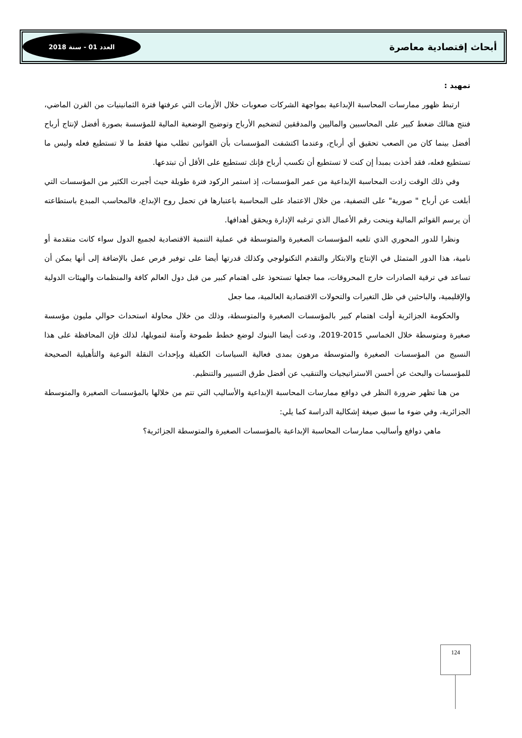أبحاث إقتصادية معاصرة العدد 01 - سنة 2018
تمهيد :
ارتبط ظهور ممارسات المحاسبة الإبداعية بمواجهة الشركات صعوبات خلال الأزمات التي عرفتها فترة الثمانينيات من القرن الماضي، فنتج هنالك ضغط كبير على المحاسبين والماليين والمدققين لتضخيم الأرباح وتوضيح الوضعية المالية للمؤسسة بصورة أفضل لإنتاج أرباح أفضل بينما كان من الصعب تحقيق أي أرباح، وعندما اكتشفت المؤسسات بأن القوانين تطلب منها فقط ما لا تستطيع فعله وليس ما تستطيع فعله، فقد أخذت بمبدأ إن كنت لا تستطيع أن تكسب أرباح فإنك تستطيع على الأقل أن تبتدعها.
وفي ذلك الوقت زادت المحاسبة الإبداعية من عمر المؤسسات، إذ استمر الركود فترة طويلة حيث أجبرت الكثير من المؤسسات التي أبلغت عن أرباح " صورية" على التصفية، من خلال الاعتماد على المحاسبة باعتبارها فن تحمل روح الإبداع، فالمحاسب المبدع باستطاعته أن يرسم القوائم المالية وينحت رقم الأعمال الذي ترغبه الإدارة ويحقق أهدافها.
ونظرا للدور المحوري الذي تلعبه المؤسسات الصغيرة والمتوسطة في عملية التنمية الاقتصادية لجميع الدول سواء كانت متقدمة أو نامية، هذا الدور المتمثل في الإنتاج والابتكار والتقدم التكنولوجي وكذلك قدرتها أيضا على توفير فرص عمل بالإضافة إلى أنها يمكن أن تساعد في ترقية الصادرات خارج المحروقات، مما جعلها تستحوذ على اهتمام كبير من قبل دول العالم كافة والمنظمات والهيئات الدولية والإقليمية، والباحثين في ظل التغيرات والتحولات الاقتصادية العالمية، مما جعل
والحكومة الجزائرية أولت اهتمام كبير بالمؤسسات الصغيرة والمتوسطة، وذلك من خلال محاولة استحداث حوالي مليون مؤسسة صغيرة ومتوسطة خلال الخماسي 2015-2019، ودعت أيضا البنوك لوضع خطط طموحة وآمنة لتمويلها، لذلك فإن المحافظة على هذا النسيج من المؤسسات الصغيرة والمتوسطة مرهون بمدى فعالية السياسات الكفيلة وبإحداث النقلة النوعية والتأهيلية الصحيحة للمؤسسات والبحث عن أحسن الاستراتيجيات والتنقيب عن أفضل طرق التسيير والتنظيم.
من هنا تظهر ضرورة النظر في دوافع ممارسات المحاسبة الإبداعية والأساليب التي تتم من خلالها بالمؤسسات الصغيرة والمتوسطة الجزائرية، وفي ضوء ما سبق صيغة إشكالية الدراسة كما يلي:
ماهي دوافع وأساليب ممارسات المحاسبة الإبداعية بالمؤسسات الصغيرة والمتوسطة الجزائرية؟
124